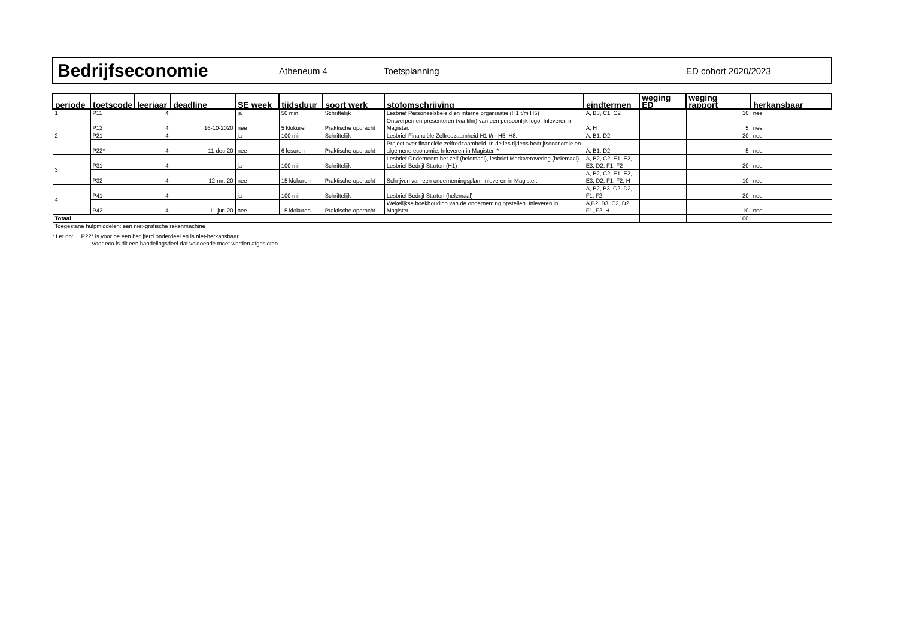Bedrijfseconomie
Atheneum 4 Toetsplanning ED cohort 2020/2023
| periode | toetscode | leerjaar | deadline | SE week | tijdsduur | soort werk | stofomschrijving | eindtermen | weging ED | weging rapport | herkansbaar |
| --- | --- | --- | --- | --- | --- | --- | --- | --- | --- | --- | --- |
| 1 | P11 | 4 | | ja | 50 min | Schriftelijk | Lesbrief Personeelsbeleid en interne organisatie (H1 t/m H5) | A, B3, C1, C2 | | 10 | nee |
| | P12 | 4 | 16-10-2020 | nee | 5 klokuren | Praktische opdracht | Ontwerpen en presenteren (via film) van een persoonlijk logo. Inleveren in Magister. | A, H | | 5 | nee |
| 2 | P21 | 4 | | ja | 100 min | Schriftelijk | Lesbrief Financiële Zelfredzaamheid H1 t/m H5, H8. | A, B1, D2 | | 20 | nee |
| | P22* | 4 | 11-dec-20 | nee | 6 lesuren | Praktische opdracht | Project over financiële zelfredzaamheid. In de les tijdens bedrijfseconomie en algemene economie. Inleveren in Magister. * | A, B1, D2 | | 5 | nee |
| 3 | P31 | 4 | | ja | 100 min | Schriftelijk | Lesbrief Onderneem het zelf (helemaal), lesbrief Marktverovering (helemaal), Lesbrief Bedrijf Starten (H1) | A, B2, C2, E1, E2, E3, D2, F1, F2 | | 20 | nee |
| | P32 | 4 | 12-mrt-20 | nee | 15 klokuren | Praktische opdracht | Schrijven van een ondernemingsplan. Inleveren in Magister. | A, B2, C2, E1, E2, E3, D2, F1, F2, H | | 10 | nee |
| 4 | P41 | 4 | | ja | 100 min | Schriftelijk | Lesbrief Bedrijf Starten (helemaal) | A, B2, B3, C2, D2, F1, F2 | | 20 | nee |
| | P42 | 4 | 11-jun-20 | nee | 15 klokuren | Praktische opdracht | Wekelijkse boekhouding van de onderneming opstellen. Inleveren in Magister. | A,B2, B3, C2, D2, F1, F2, H | | 10 | nee |
| Totaal | | | | | | | | | | 100 | |
| Toegestane hulpmiddelen: een niet-grafische rekenmachine | | | | | | | | | | | |
* Let op: P22* is voor be een becijferd onderdeel en is niet-herkansbaar.
Voor eco is dit een handelingsdeel dat voldoende moet worden afgesloten.